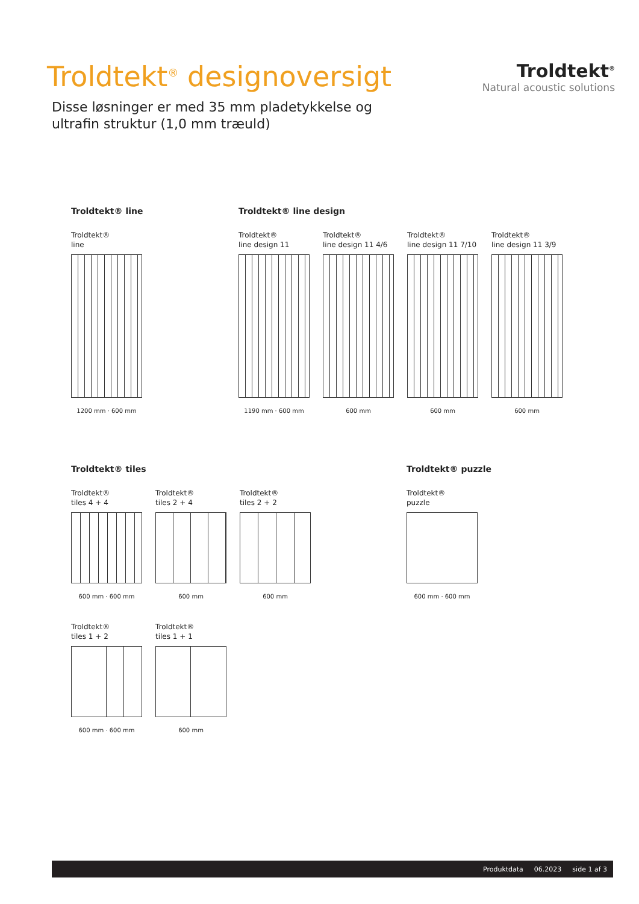Troldtekt<sup>®</sup> designoversigt
Disse løsninger er med 35 mm pladetykkelse og
ultrafin struktur (1,0 mm træuld)
Troldtekt<sup>®</sup>
Natural acoustic solutions
Troldtekt® line
Troldtekt®
line
1200 mm · 600 mm
Troldtekt® line design
Troldtekt®
line design 11
1190 mm · 600 mm
Troldtekt®
line design 11 4/6
600 mm
Troldtekt®
line design 11 7/10
600 mm
Troldtekt®
line design 11 3/9
600 mm
Troldtekt® tiles
Troldtekt®
tiles 4 + 4
600 mm · 600 mm
Troldtekt®
tiles 2 + 4
600 mm
Troldtekt®
tiles 2 + 2
600 mm
Troldtekt®
tiles 1 + 2
600 mm · 600 mm
Troldtekt®
tiles 1 + 1
600 mm
Troldtekt® puzzle
Troldtekt®
puzzle
600 mm · 600 mm
Produktdata 06.2023 side 1 af 3